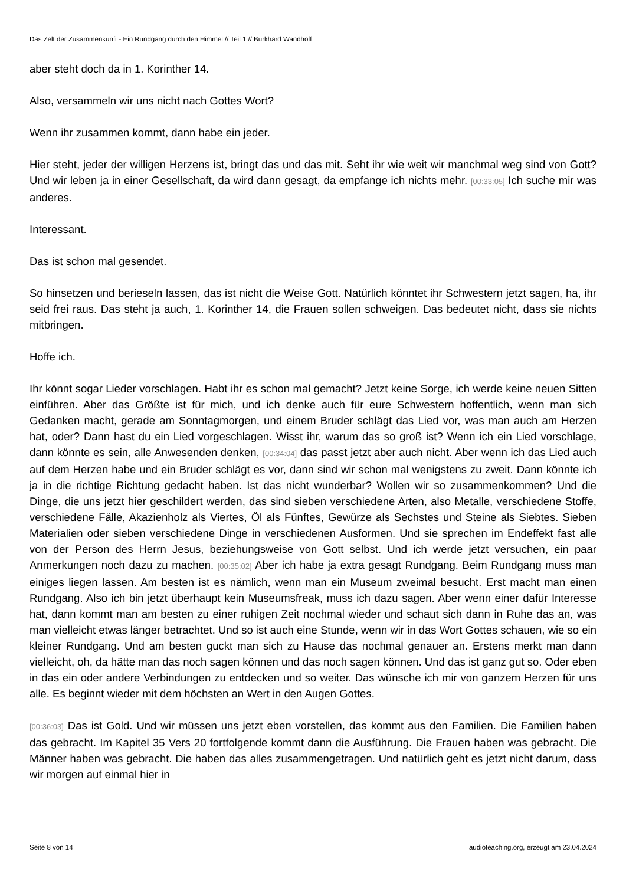Das Zelt der Zusammenkunft - Ein Rundgang durch den Himmel // Teil 1 // Burkhard Wandhoff
aber steht doch da in 1. Korinther 14.
Also, versammeln wir uns nicht nach Gottes Wort?
Wenn ihr zusammen kommt, dann habe ein jeder.
Hier steht, jeder der willigen Herzens ist, bringt das und das mit. Seht ihr wie weit wir manchmal weg sind von Gott? Und wir leben ja in einer Gesellschaft, da wird dann gesagt, da empfange ich nichts mehr. [00:33:05] Ich suche mir was anderes.
Interessant.
Das ist schon mal gesendet.
So hinsetzen und berieseln lassen, das ist nicht die Weise Gott. Natürlich könntet ihr Schwestern jetzt sagen, ha, ihr seid frei raus. Das steht ja auch, 1. Korinther 14, die Frauen sollen schweigen. Das bedeutet nicht, dass sie nichts mitbringen.
Hoffe ich.
Ihr könnt sogar Lieder vorschlagen. Habt ihr es schon mal gemacht? Jetzt keine Sorge, ich werde keine neuen Sitten einführen. Aber das Größte ist für mich, und ich denke auch für eure Schwestern hoffentlich, wenn man sich Gedanken macht, gerade am Sonntagmorgen, und einem Bruder schlägt das Lied vor, was man auch am Herzen hat, oder? Dann hast du ein Lied vorgeschlagen. Wisst ihr, warum das so groß ist? Wenn ich ein Lied vorschlage, dann könnte es sein, alle Anwesenden denken, [00:34:04] das passt jetzt aber auch nicht. Aber wenn ich das Lied auch auf dem Herzen habe und ein Bruder schlägt es vor, dann sind wir schon mal wenigstens zu zweit. Dann könnte ich ja in die richtige Richtung gedacht haben. Ist das nicht wunderbar? Wollen wir so zusammenkommen? Und die Dinge, die uns jetzt hier geschildert werden, das sind sieben verschiedene Arten, also Metalle, verschiedene Stoffe, verschiedene Fälle, Akazienholz als Viertes, Öl als Fünftes, Gewürze als Sechstes und Steine als Siebtes. Sieben Materialien oder sieben verschiedene Dinge in verschiedenen Ausformen. Und sie sprechen im Endeffekt fast alle von der Person des Herrn Jesus, beziehungsweise von Gott selbst. Und ich werde jetzt versuchen, ein paar Anmerkungen noch dazu zu machen. [00:35:02] Aber ich habe ja extra gesagt Rundgang. Beim Rundgang muss man einiges liegen lassen. Am besten ist es nämlich, wenn man ein Museum zweimal besucht. Erst macht man einen Rundgang. Also ich bin jetzt überhaupt kein Museumsfreak, muss ich dazu sagen. Aber wenn einer dafür Interesse hat, dann kommt man am besten zu einer ruhigen Zeit nochmal wieder und schaut sich dann in Ruhe das an, was man vielleicht etwas länger betrachtet. Und so ist auch eine Stunde, wenn wir in das Wort Gottes schauen, wie so ein kleiner Rundgang. Und am besten guckt man sich zu Hause das nochmal genauer an. Erstens merkt man dann vielleicht, oh, da hätte man das noch sagen können und das noch sagen können. Und das ist ganz gut so. Oder eben in das ein oder andere Verbindungen zu entdecken und so weiter. Das wünsche ich mir von ganzem Herzen für uns alle. Es beginnt wieder mit dem höchsten an Wert in den Augen Gottes.
[00:36:03] Das ist Gold. Und wir müssen uns jetzt eben vorstellen, das kommt aus den Familien. Die Familien haben das gebracht. Im Kapitel 35 Vers 20 fortfolgende kommt dann die Ausführung. Die Frauen haben was gebracht. Die Männer haben was gebracht. Die haben das alles zusammengetragen. Und natürlich geht es jetzt nicht darum, dass wir morgen auf einmal hier in
Seite 8 von 14 audioteaching.org, erzeugt am 23.04.2024